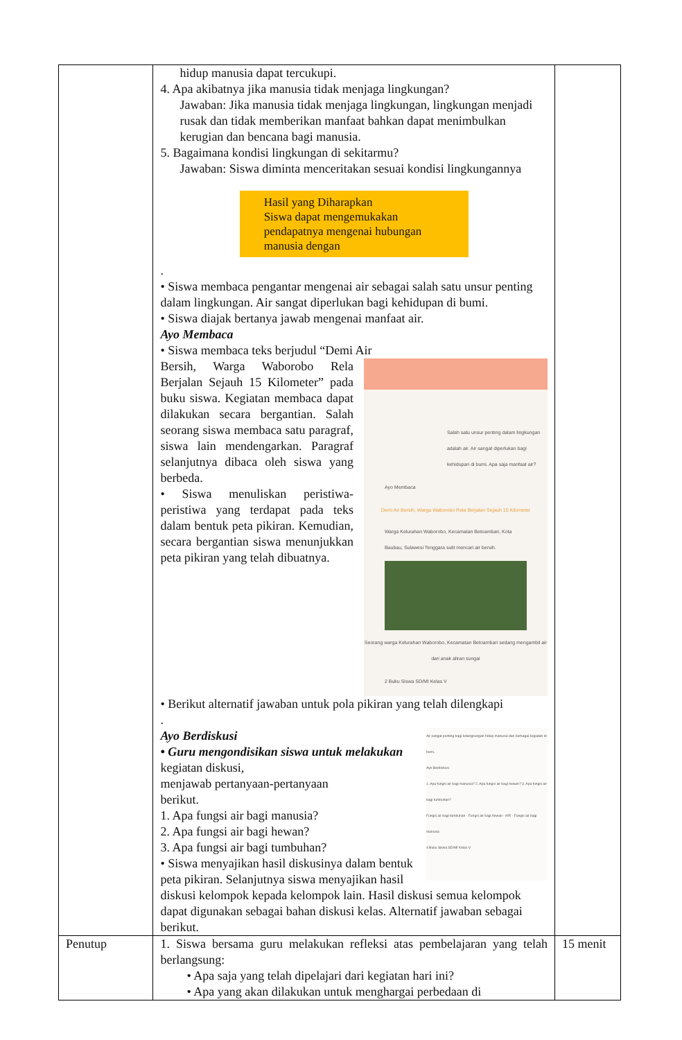| | hidup manusia dapat tercukupi. 4. Apa akibatnya jika manusia tidak menjaga lingkungan? Jawaban: Jika manusia tidak menjaga lingkungan, lingkungan menjadi rusak dan tidak memberikan manfaat bahkan dapat menimbulkan kerugian dan bencana bagi manusia. 5. Bagaimana kondisi lingkungan di sekitarmu? Jawaban: Siswa diminta menceritakan sesuai kondisi lingkungannya Hasil yang Diharapkan Siswa dapat mengemukakan pendapatnya mengenai hubungan manusia dengan . • Siswa membaca pengantar mengenai air sebagai salah satu unsur penting dalam lingkungan. Air sangat diperlukan bagi kehidupan di bumi. • Siswa diajak bertanya jawab mengenai manfaat air. Ayo Membaca • Siswa membaca teks berjudul “Demi Air Salah satu unsur penting dalam lingkungan adalah air. Air sangat diperlukan bagi kehidupan di bumi. Apa saja manfaat air? Ayo Membaca Demi Air Bersih, Warga Waborobo Rela Berjalan Sejauh 15 Kilometer Warga Kelurahan Waborobo, Kecamatan Betoambari, Kota Baubau, Sulawesi Tenggara sulit mencari air bersih. Seorang warga Kelurahan Waborobo, Kecamatan Betoambari sedang mengambil air dari anak aliran sungai 2 Buku Siswa SD/MI Kelas V Bersih, Warga Waborobo Rela Berjalan Sejauh 15 Kilometer” pada buku siswa. Kegiatan membaca dapat dilakukan secara bergantian. Salah seorang siswa membaca satu paragraf, siswa lain mendengarkan. Paragraf selanjutnya dibaca oleh siswa yang berbeda. • Siswa menuliskan peristiwa-peristiwa yang terdapat pada teks dalam bentuk peta pikiran. Kemudian, secara bergantian siswa menunjukkan peta pikiran yang telah dibuatnya. • Berikut alternatif jawaban untuk pola pikiran yang telah dilengkapi . Air sangat penting bagi kelangsungan hidup manusia dan berbagai kegiatan di bumi. Ayo Berdiskusi 1. Apa fungsi air bagi manusia? 2. Apa fungsi air bagi hewan? 3. Apa fungsi air bagi tumbuhan? Fungsi air bagi tumbuhan · Fungsi air bagi hewan · AIR · Fungsi air bagi manusia 4 Buku Siswa SD/MI Kelas V Ayo Berdiskusi • Guru mengondisikan siswa untuk melakukan kegiatan diskusi, menjawab pertanyaan-pertanyaan berikut. 1. Apa fungsi air bagi manusia? 2. Apa fungsi air bagi hewan? 3. Apa fungsi air bagi tumbuhan? • Siswa menyajikan hasil diskusinya dalam bentuk peta pikiran. Selanjutnya siswa menyajikan hasil diskusi kelompok kepada kelompok lain. Hasil diskusi semua kelompok dapat digunakan sebagai bahan diskusi kelas. Alternatif jawaban sebagai berikut. | |
| Penutup | 1. Siswa bersama guru melakukan refleksi atas pembelajaran yang telah berlangsung: • Apa saja yang telah dipelajari dari kegiatan hari ini? • Apa yang akan dilakukan untuk menghargai perbedaan di | 15 menit |